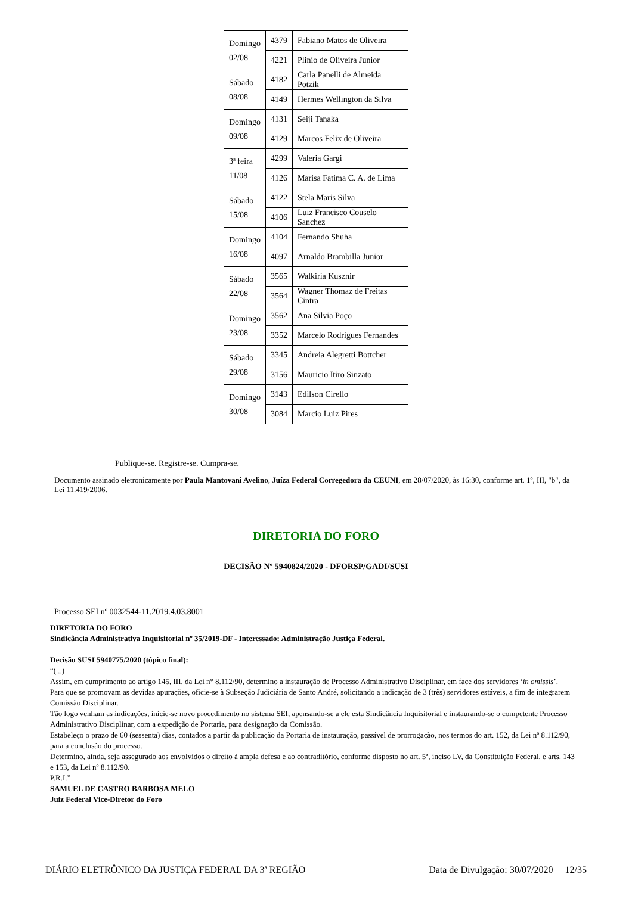| Domingo 02/08 | 4379 | Fabiano Matos de Oliveira |
| | 4221 | Plinio de Oliveira Junior |
| Sábado 08/08 | 4182 | Carla Panelli de Almeida Potzik |
| | 4149 | Hermes Wellington da Silva |
| Domingo 09/08 | 4131 | Seiji Tanaka |
| | 4129 | Marcos Felix de Oliveira |
| 3ª feira 11/08 | 4299 | Valeria Gargi |
| | 4126 | Marisa Fatima C. A. de Lima |
| Sábado 15/08 | 4122 | Stela Maris Silva |
| | 4106 | Luiz Francisco Couselo Sanchez |
| Domingo 16/08 | 4104 | Fernando Shuha |
| | 4097 | Arnaldo Brambilla Junior |
| Sábado 22/08 | 3565 | Walkiria Kusznir |
| | 3564 | Wagner Thomaz de Freitas Cintra |
| Domingo 23/08 | 3562 | Ana Silvia Poço |
| | 3352 | Marcelo Rodrigues Fernandes |
| Sábado 29/08 | 3345 | Andreia Alegretti Bottcher |
| | 3156 | Mauricio Itiro Sinzato |
| Domingo 30/08 | 3143 | Edilson Cirello |
| | 3084 | Marcio Luiz Pires |
Publique-se. Registre-se. Cumpra-se.
Documento assinado eletronicamente por Paula Mantovani Avelino, Juíza Federal Corregedora da CEUNI, em 28/07/2020, às 16:30, conforme art. 1º, III, "b", da Lei 11.419/2006.
DIRETORIA DO FORO
DECISÃO Nº 5940824/2020 - DFORSP/GADI/SUSI
Processo SEI nº 0032544-11.2019.4.03.8001
DIRETORIA DO FORO
Sindicância Administrativa Inquisitorial nº 35/2019-DF - Interessado: Administração Justiça Federal.
Decisão SUSI 5940775/2020 (tópico final):
“(...)
Assim, em cumprimento ao artigo 145, III, da Lei n° 8.112/90, determino a instauração de Processo Administrativo Disciplinar, em face dos servidores ‘in omissis’.
Para que se promovam as devidas apurações, oficie-se à Subseção Judiciária de Santo André, solicitando a indicação de 3 (três) servidores estáveis, a fim de integrarem Comissão Disciplinar.
Tão logo venham as indicações, inicie-se novo procedimento no sistema SEI, apensando-se a ele esta Sindicância Inquisitorial e instaurando-se o competente Processo Administrativo Disciplinar, com a expedição de Portaria, para designação da Comissão.
Estabeleço o prazo de 60 (sessenta) dias, contados a partir da publicação da Portaria de instauração, passível de prorrogação, nos termos do art. 152, da Lei nº 8.112/90, para a conclusão do processo.
Determino, ainda, seja assegurado aos envolvidos o direito à ampla defesa e ao contraditório, conforme disposto no art. 5º, inciso LV, da Constituição Federal, e arts. 143 e 153, da Lei nº 8.112/90.
P.R.I.”
SAMUEL DE CASTRO BARBOSA MELO
Juiz Federal Vice-Diretor do Foro
DIÁRIO ELETRÔNICO DA JUSTIÇA FEDERAL DA 3ª REGIÃO Data de Divulgação: 30/07/2020 12/35